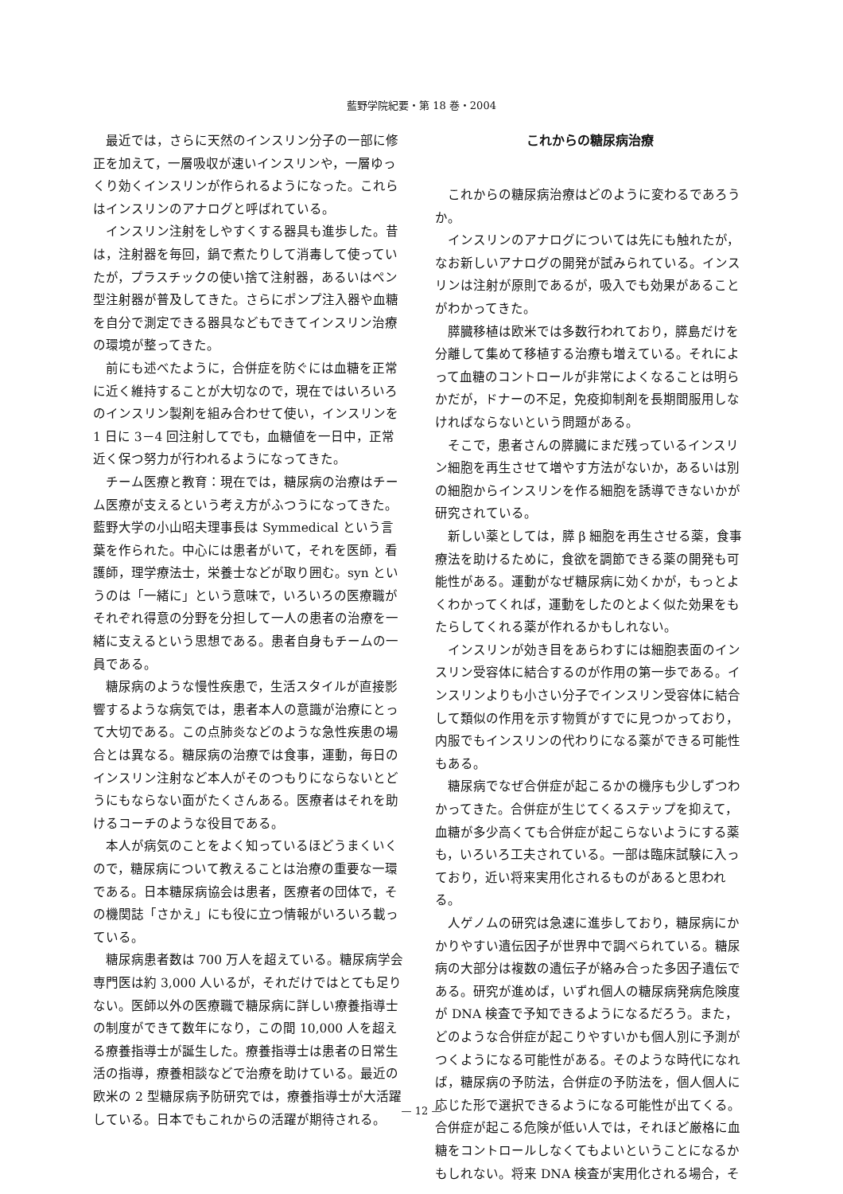藍野学院紀要・第 18 巻・2004
最近では，さらに天然のインスリン分子の一部に修正を加えて，一層吸収が速いインスリンや，一層ゆっくり効くインスリンが作られるようになった。これらはインスリンのアナログと呼ばれている。
インスリン注射をしやすくする器具も進歩した。昔は，注射器を毎回，鍋で煮たりして消毒して使っていたが，プラスチックの使い捨て注射器，あるいはペン型注射器が普及してきた。さらにポンプ注入器や血糖を自分で測定できる器具などもできてインスリン治療の環境が整ってきた。
前にも述べたように，合併症を防ぐには血糖を正常に近く維持することが大切なので，現在ではいろいろのインスリン製剤を組み合わせて使い，インスリンを 1 日に 3－4 回注射してでも，血糖値を一日中，正常近く保つ努力が行われるようになってきた。
チーム医療と教育：現在では，糖尿病の治療はチーム医療が支えるという考え方がふつうになってきた。藍野大学の小山昭夫理事長は Symmedical という言葉を作られた。中心には患者がいて，それを医師，看護師，理学療法士，栄養士などが取り囲む。syn というのは「一緒に」という意味で，いろいろの医療職がそれぞれ得意の分野を分担して一人の患者の治療を一緒に支えるという思想である。患者自身もチームの一員である。
糖尿病のような慢性疾患で，生活スタイルが直接影響するような病気では，患者本人の意識が治療にとって大切である。この点肺炎などのような急性疾患の場合とは異なる。糖尿病の治療では食事，運動，毎日のインスリン注射など本人がそのつもりにならないとどうにもならない面がたくさんある。医療者はそれを助けるコーチのような役目である。
本人が病気のことをよく知っているほどうまくいくので，糖尿病について教えることは治療の重要な一環である。日本糖尿病協会は患者，医療者の団体で，その機関誌「さかえ」にも役に立つ情報がいろいろ載っている。
糖尿病患者数は 700 万人を超えている。糖尿病学会専門医は約 3,000 人いるが，それだけではとても足りない。医師以外の医療職で糖尿病に詳しい療養指導士の制度ができて数年になり，この間 10,000 人を超える療養指導士が誕生した。療養指導士は患者の日常生活の指導，療養相談などで治療を助けている。最近の欧米の 2 型糖尿病予防研究では，療養指導士が大活躍している。日本でもこれからの活躍が期待される。
これからの糖尿病治療
これからの糖尿病治療はどのように変わるであろうか。
インスリンのアナログについては先にも触れたが，なお新しいアナログの開発が試みられている。インスリンは注射が原則であるが，吸入でも効果があることがわかってきた。
膵臓移植は欧米では多数行われており，膵島だけを分離して集めて移植する治療も増えている。それによって血糖のコントロールが非常によくなることは明らかだが，ドナーの不足，免疫抑制剤を長期間服用しなければならないという問題がある。
そこで，患者さんの膵臓にまだ残っているインスリン細胞を再生させて増やす方法がないか，あるいは別の細胞からインスリンを作る細胞を誘導できないかが研究されている。
新しい薬としては，膵 β 細胞を再生させる薬，食事療法を助けるために，食欲を調節できる薬の開発も可能性がある。運動がなぜ糖尿病に効くかが，もっとよくわかってくれば，運動をしたのとよく似た効果をもたらしてくれる薬が作れるかもしれない。
インスリンが効き目をあらわすには細胞表面のインスリン受容体に結合するのが作用の第一歩である。インスリンよりも小さい分子でインスリン受容体に結合して類似の作用を示す物質がすでに見つかっており，内服でもインスリンの代わりになる薬ができる可能性もある。
糖尿病でなぜ合併症が起こるかの機序も少しずつわかってきた。合併症が生じてくるステップを抑えて，血糖が多少高くても合併症が起こらないようにする薬も，いろいろ工夫されている。一部は臨床試験に入っており，近い将来実用化されるものがあると思われる。
人ゲノムの研究は急速に進歩しており，糖尿病にかかりやすい遺伝因子が世界中で調べられている。糖尿病の大部分は複数の遺伝子が絡み合った多因子遺伝である。研究が進めば，いずれ個人の糖尿病発病危険度が DNA 検査で予知できるようになるだろう。また，どのような合併症が起こりやすいかも個人別に予測がつくようになる可能性がある。そのような時代になれば，糖尿病の予防法，合併症の予防法を，個人個人に応じた形で選択できるようになる可能性が出てくる。合併症が起こる危険が低い人では，それほど厳格に血糖をコントロールしなくてもよいということになるかもしれない。将来 DNA 検査が実用化される場合，そ
— 12 —